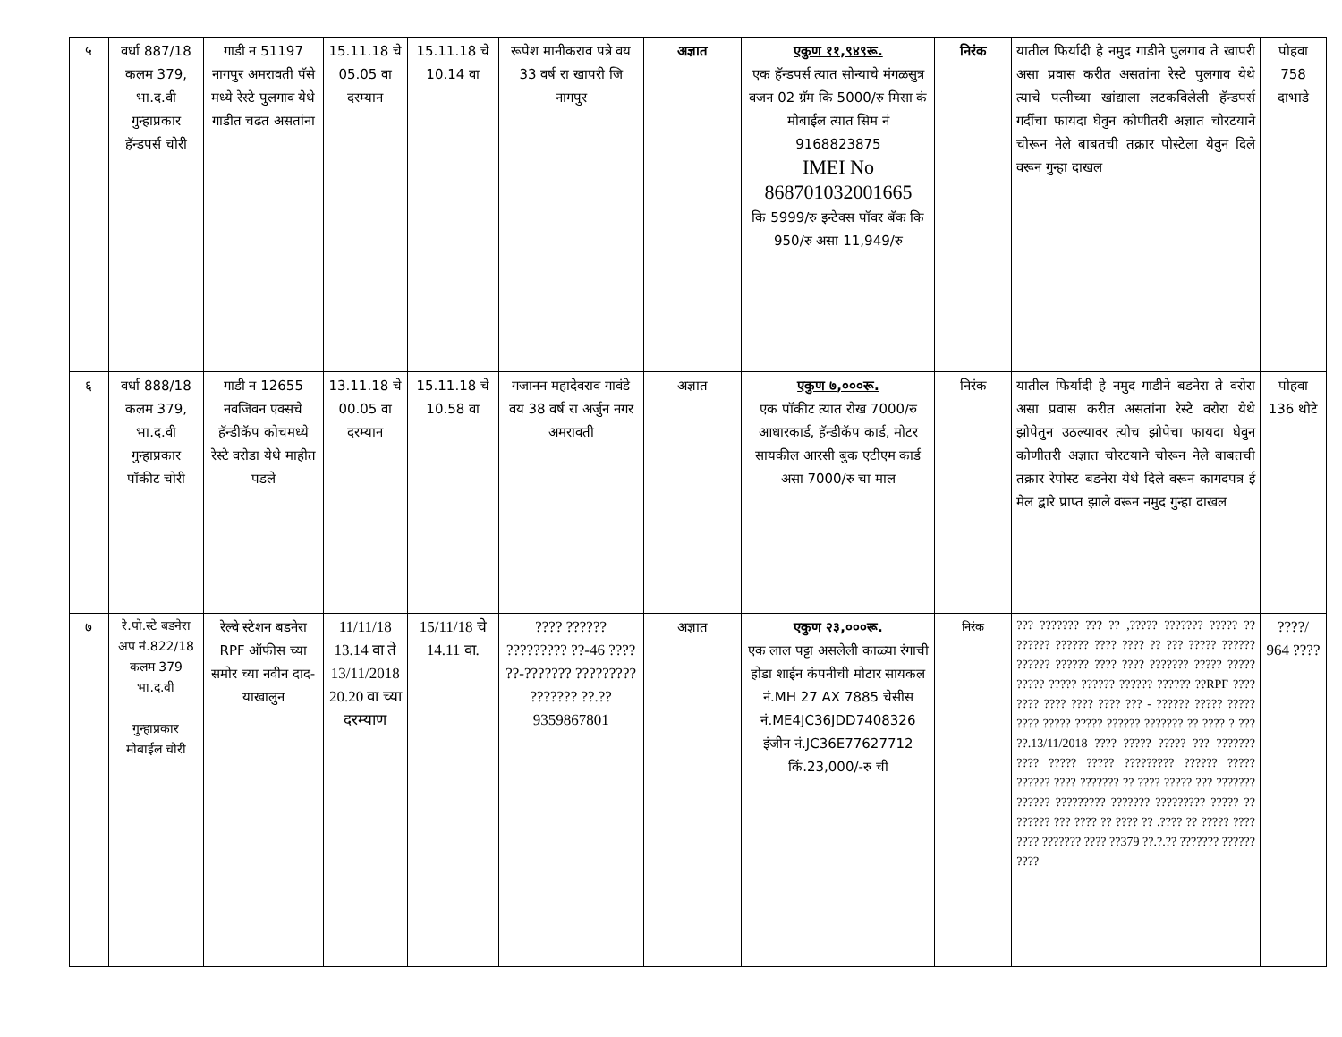| ५ | वर्धा 887/18 कलम 379, भा.द.वी गुन्हाप्रकार हॅन्डपर्स चोरी | गाडी न 51197 नागपुर अमरावती पॅसे मध्ये रेस्टे पुलगाव येथे गाडीत चढत असतांना | 15.11.18 चे 05.05 वा दरम्यान | 15.11.18 चे 10.14 वा | रूपेश मानीकराव पत्रे वय 33 वर्ष रा खापरी जि नागपुर | अज्ञात | एकुण ११,९४९रू. एक हॅन्डपर्स त्यात सोन्याचे मंगळसुत्र वजन 02 ग्रॅम कि 5000/रु मिसा कं मोबाईल त्यात सिम नं 9168823875 IMEI No 868701032001665 कि 5999/रु इन्टेक्स पॉवर बॅक कि 950/रु असा 11,949/रु | निरंक | यातील फिर्यादी हे नमुद गाडीने पुलगाव ते खापरी असा प्रवास करीत असतांना रेस्टे पुलगाव येथे त्याचे पत्नीच्या खांद्याला लटकविलेली हॅन्डपर्स गर्दीचा फायदा घेवुन कोणीतरी अज्ञात चोरटयाने चोरून नेले बाबतची तक्रार पोस्टेला येवुन दिले वरून गुन्हा दाखल | पोहवा 758 दाभाडे |
| ६ | वर्धा 888/18 कलम 379, भा.द.वी गुन्हाप्रकार पॉकीट चोरी | गाडी न 12655 नवजिवन एक्सचे हॅन्डीकॅप कोचमध्ये रेस्टे वरोडा येथे माहीत पडले | 13.11.18 चे 00.05 वा दरम्यान | 15.11.18 चे 10.58 वा | गजानन महादेवराव गावंडे वय 38 वर्ष रा अर्जुन नगर अमरावती | अज्ञात | एकुण ७,०००रू. एक पॉकीट त्यात रोख 7000/रु आधारकार्ड, हॅन्डीकॅप कार्ड, मोटर सायकील आरसी बुक एटीएम कार्ड असा 7000/रु चा माल | निरंक | यातील फिर्यादी हे नमुद गाडीने बडनेरा ते वरोरा असा प्रवास करीत असतांना रेस्टे वरोरा येथे झोपेतुन उठल्यावर त्योच झोपेचा फायदा घेवुन कोणीतरी अज्ञात चोरटयाने चोरून नेले बाबतची तक्रार रेपोस्ट बडनेरा येथे दिले वरून कागदपत्र ई मेल द्वारे प्राप्त झाले वरून नमुद गुन्हा दाखल | पोहवा 136 थोटे |
| ७ | रे.पो.स्टे बडनेरा अप नं.822/18 कलम 379 भा.द.वी गुन्हाप्रकार मोबाईल चोरी | रेल्वे स्टेशन बडनेरा RPF ऑफीस च्या समोर च्या नवीन दाद-याखालुन | 11/11/18 13.14 वा ते 13/11/2018 20.20 वा च्या दरम्याण | 15/11/18 चे 14.11 वा. | ???? ?????? ????????? ??-46 ???? ??-??????? ????????? ??????? ??.??9359867801 | अज्ञात | एकुण २३,०००रू. एक लाल पट्टा असलेली काळ्या रंगाची होडा शाईन कंपनीची मोटार सायकल नं.MH 27 AX 7885 चेसीस नं.ME4JC36JDD7408326 इंजीन नं.JC36E77627712 किं.23,000/-रु ची | निरंक | ??? ??????? ??? ?? ,????? ??????? ????? ?? ?????? ?????? ???? ???? ?? ??? ????? ?????? ?????? ?????? ???? ???? ??????? ????? ????? ????? ????? ?????? ?????? ?????? ??RPF ???? ???? ???? ???? ???? ??? - ?????? ????? ????? ???? ????? ????? ?????? ??????? ?? ???? ? ??? ??.13/11/2018 ???? ????? ????? ??? ??????? ???? ????? ????? ????????? ?????? ????? ?????? ???? ??????? ?? ???? ????? ??? ??????? ?????? ????????? ??????? ????????? ????? ?? ?????? ??? ???? ?? ???? ?? .???? ?? ????? ???? ???? ??????? ???? ??379 ??.?.?? ??????? ?????? ???? | ????/ 964 ???? |